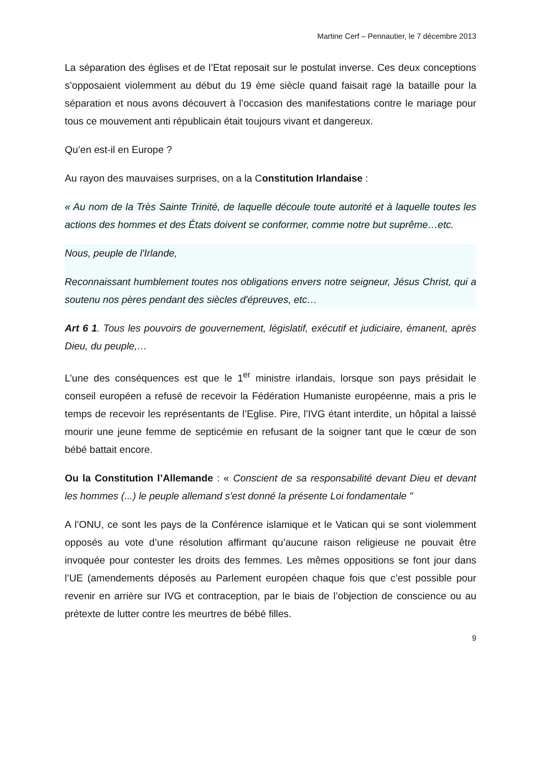Martine Cerf – Pennautier, le 7 décembre 2013
La séparation des églises et de l’Etat reposait sur le postulat inverse. Ces deux conceptions s’opposaient violemment au début du 19 ème siècle quand faisait rage la bataille pour la séparation et nous avons découvert à l’occasion des manifestations contre le mariage pour tous ce mouvement anti républicain était toujours vivant et dangereux.
Qu’en est-il en Europe ?
Au rayon des mauvaises surprises, on a la Constitution Irlandaise :
« Au nom de la Très Sainte Trinité, de laquelle découle toute autorité et à laquelle toutes les actions des hommes et des États doivent se conformer, comme notre but suprême…etc.
Nous, peuple de l'Irlande,
Reconnaissant humblement toutes nos obligations envers notre seigneur, Jésus Christ, qui a soutenu nos pères pendant des siècles d'épreuves, etc…
Art 6 1. Tous les pouvoirs de gouvernement, législatif, exécutif et judiciaire, émanent, après Dieu, du peuple,…
L’une des conséquences est que le 1<sup>er</sup> ministre irlandais, lorsque son pays présidait le conseil européen a refusé de recevoir la Fédération Humaniste européenne, mais a pris le temps de recevoir les représentants de l’Eglise. Pire, l’IVG étant interdite, un hôpital a laissé mourir une jeune femme de septicémie en refusant de la soigner tant que le cœur de son bébé battait encore.
Ou la Constitution l’Allemande : « Conscient de sa responsabilité devant Dieu et devant les hommes (...) le peuple allemand s'est donné la présente Loi fondamentale "
A l’ONU, ce sont les pays de la Conférence islamique et le Vatican qui se sont violemment opposés au vote d’une résolution affirmant qu’aucune raison religieuse ne pouvait être invoquée pour contester les droits des femmes. Les mêmes oppositions se font jour dans l’UE (amendements déposés au Parlement européen chaque fois que c’est possible pour revenir en arrière sur IVG et contraception, par le biais de l’objection de conscience ou au prétexte de lutter contre les meurtres de bébé filles.
9